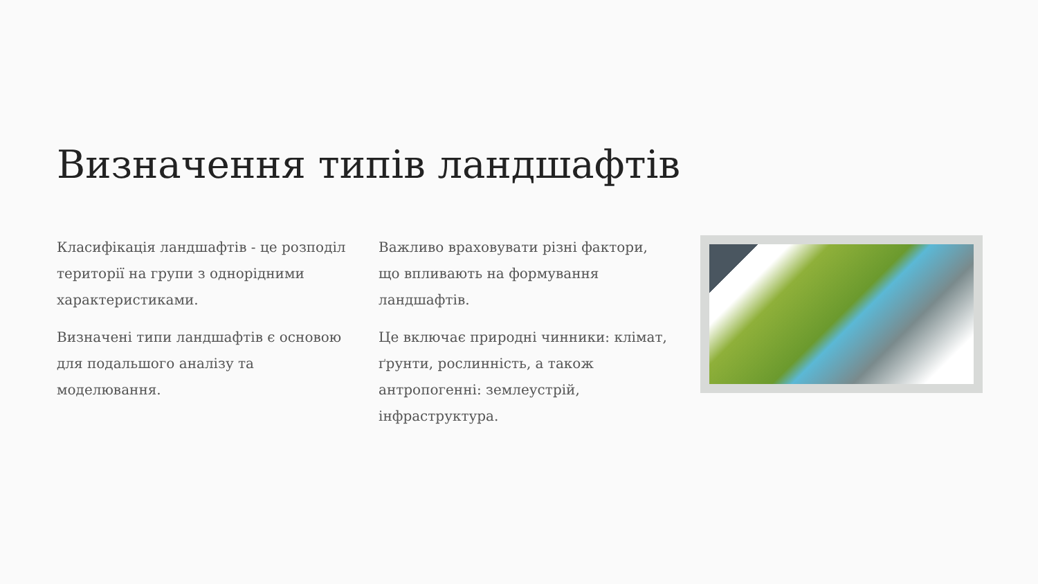Визначення типів ландшафтів
Класифікація ландшафтів - це розподіл території на групи з однорідними характеристиками.
Визначені типи ландшафтів є основою для подальшого аналізу та моделювання.
Важливо враховувати різні фактори, що впливають на формування ландшафтів.
Це включає природні чинники: клімат, ґрунти, рослинність, а також антропогенні: землеустрій, інфраструктура.